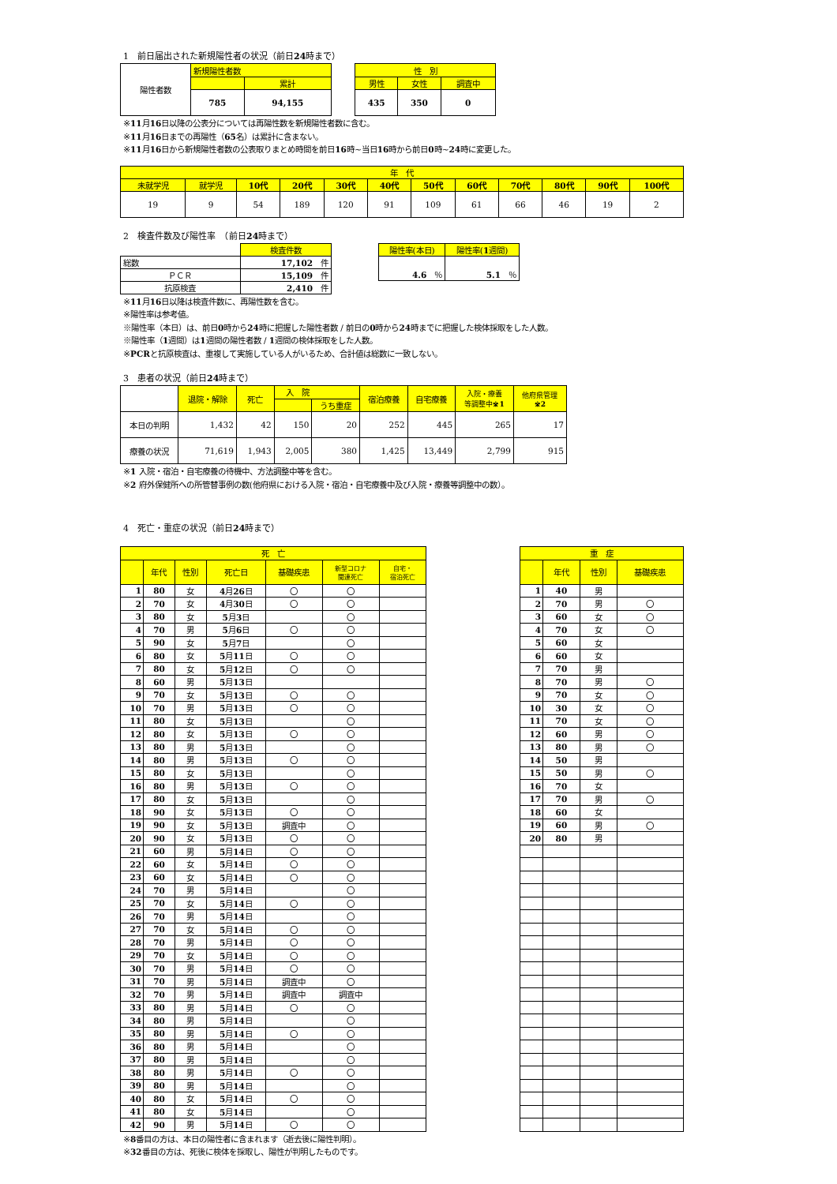1　前日届出された新規陽性者の状況（前日24時まで）
| 陽性者数 | 新規陽性者数 | |
| | | 累計 |
| | 785 | 94,155 |
| 性 別 | | |
| 男性 | 女性 | 調査中 |
| 435 | 350 | 0 |
※11月16日以降の公表分については再陽性数を新規陽性者数に含む。
※11月16日までの再陽性（65名）は累計に含まない。
※11月16日から新規陽性者数の公表取りまとめ時間を前日16時~当日16時から前日0時~24時に変更した。
| 年 代 | | | | | | | | | | | |
| 未就学児 | 就学児 | 10代 | 20代 | 30代 | 40代 | 50代 | 60代 | 70代 | 80代 | 90代 | 100代 |
| 19 | 9 | 54 | 189 | 120 | 91 | 109 | 61 | 66 | 46 | 19 | 2 |
2　検査件数及び陽性率　（前日24時まで）
| | 検査件数 |
| 総数 | 17,102 件 |
| ＰＣＲ | 15,109 件 |
| 抗原検査 | 2,410 件 |
| 陽性率(本日) | 陽性率( 1 週間) |
| 4.6 ％ | 5.1 ％ |
※11月16日以降は検査件数に、再陽性数を含む。
※陽性率は参考値。
※陽性率（本日）は、前日0時から24時に把握した陽性者数 / 前日の0時から24時までに把握した検体採取をした人数。
※陽性率（1週間）は1週間の陽性者数 / 1週間の検体採取をした人数。
※PCRと抗原検査は、重複して実施している人がいるため、合計値は総数に一致しない。
3　患者の状況（前日24時まで）
| | 退院・解除 | 死亡 | 入 院 | | 宿泊療養 | 自宅療養 | 入院・療養 等調整中 ※1 | 他府県管理 ※2 |
| | | | | うち重症 | | | | |
| 本日の判明 | 1,432 | 42 | 150 | 20 | 252 | 445 | 265 | 17 |
| 療養の状況 | 71,619 | 1,943 | 2,005 | 380 | 1,425 | 13,449 | 2,799 | 915 |
※1 入院・宿泊・自宅療養の待機中、方法調整中等を含む。
※2 府外保健所への所管替事例の数(他府県における入院・宿泊・自宅療養中及び入院・療養等調整中の数）。
4　死亡・重症の状況（前日24時まで）
| 死 亡 | | | | | | |
| | 年代 | 性別 | 死亡日 | 基礎疾患 | 新型コロナ 関連死亡 | 自宅・ 宿泊死亡 |
| 1 | 80 | 女 | 4 月 26 日 | 〇 | 〇 | |
| 2 | 70 | 女 | 4 月 30 日 | 〇 | 〇 | |
| 3 | 80 | 女 | 5 月 3 日 | | 〇 | |
| 4 | 70 | 男 | 5 月 6 日 | 〇 | 〇 | |
| 5 | 90 | 女 | 5 月 7 日 | | 〇 | |
| 6 | 80 | 女 | 5 月 11 日 | 〇 | 〇 | |
| 7 | 80 | 女 | 5 月 12 日 | 〇 | 〇 | |
| 8 | 60 | 男 | 5 月 13 日 | | | |
| 9 | 70 | 女 | 5 月 13 日 | 〇 | 〇 | |
| 10 | 70 | 男 | 5 月 13 日 | 〇 | 〇 | |
| 11 | 80 | 女 | 5 月 13 日 | | 〇 | |
| 12 | 80 | 女 | 5 月 13 日 | 〇 | 〇 | |
| 13 | 80 | 男 | 5 月 13 日 | | 〇 | |
| 14 | 80 | 男 | 5 月 13 日 | 〇 | 〇 | |
| 15 | 80 | 女 | 5 月 13 日 | | 〇 | |
| 16 | 80 | 男 | 5 月 13 日 | 〇 | 〇 | |
| 17 | 80 | 女 | 5 月 13 日 | | 〇 | |
| 18 | 90 | 女 | 5 月 13 日 | 〇 | 〇 | |
| 19 | 90 | 女 | 5 月 13 日 | 調査中 | 〇 | |
| 20 | 90 | 女 | 5 月 13 日 | 〇 | 〇 | |
| 21 | 60 | 男 | 5 月 14 日 | 〇 | 〇 | |
| 22 | 60 | 女 | 5 月 14 日 | 〇 | 〇 | |
| 23 | 60 | 女 | 5 月 14 日 | 〇 | 〇 | |
| 24 | 70 | 男 | 5 月 14 日 | | 〇 | |
| 25 | 70 | 女 | 5 月 14 日 | 〇 | 〇 | |
| 26 | 70 | 男 | 5 月 14 日 | | 〇 | |
| 27 | 70 | 女 | 5 月 14 日 | 〇 | 〇 | |
| 28 | 70 | 男 | 5 月 14 日 | 〇 | 〇 | |
| 29 | 70 | 女 | 5 月 14 日 | 〇 | 〇 | |
| 30 | 70 | 男 | 5 月 14 日 | 〇 | 〇 | |
| 31 | 70 | 男 | 5 月 14 日 | 調査中 | 〇 | |
| 32 | 70 | 男 | 5 月 14 日 | 調査中 | 調査中 | |
| 33 | 80 | 男 | 5 月 14 日 | 〇 | 〇 | |
| 34 | 80 | 男 | 5 月 14 日 | | 〇 | |
| 35 | 80 | 男 | 5 月 14 日 | 〇 | 〇 | |
| 36 | 80 | 男 | 5 月 14 日 | | 〇 | |
| 37 | 80 | 男 | 5 月 14 日 | | 〇 | |
| 38 | 80 | 男 | 5 月 14 日 | 〇 | 〇 | |
| 39 | 80 | 男 | 5 月 14 日 | | 〇 | |
| 40 | 80 | 女 | 5 月 14 日 | 〇 | 〇 | |
| 41 | 80 | 女 | 5 月 14 日 | | 〇 | |
| 42 | 90 | 男 | 5 月 14 日 | 〇 | 〇 | |
| 重 症 | | | |
| | 年代 | 性別 | 基礎疾患 |
| 1 | 40 | 男 | |
| 2 | 70 | 男 | 〇 |
| 3 | 60 | 女 | 〇 |
| 4 | 70 | 女 | 〇 |
| 5 | 60 | 女 | |
| 6 | 60 | 女 | |
| 7 | 70 | 男 | |
| 8 | 70 | 男 | 〇 |
| 9 | 70 | 女 | 〇 |
| 10 | 30 | 女 | 〇 |
| 11 | 70 | 女 | 〇 |
| 12 | 60 | 男 | 〇 |
| 13 | 80 | 男 | 〇 |
| 14 | 50 | 男 | |
| 15 | 50 | 男 | 〇 |
| 16 | 70 | 女 | |
| 17 | 70 | 男 | 〇 |
| 18 | 60 | 女 | |
| 19 | 60 | 男 | 〇 |
| 20 | 80 | 男 | |
※8番目の方は、本日の陽性者に含まれます（逝去後に陽性判明）。
※32番目の方は、死後に検体を採取し、陽性が判明したものです。